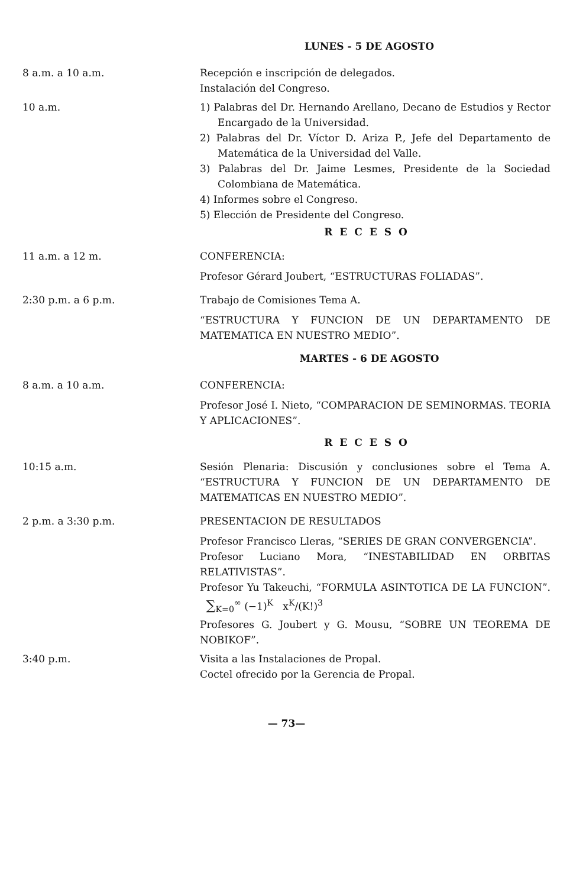LUNES - 5 DE AGOSTO
8 a.m. a 10 a.m. Recepción e inscripción de delegados.
Instalación del Congreso.
10 a.m. 1) Palabras del Dr. Hernando Arellano, Decano de Estudios y Rector Encargado de la Universidad.
2) Palabras del Dr. Víctor D. Ariza P., Jefe del Departamento de Matemática de la Universidad del Valle.
3) Palabras del Dr. Jaime Lesmes, Presidente de la Sociedad Colombiana de Matemática.
4) Informes sobre el Congreso.
5) Elección de Presidente del Congreso.
RECESO
11 a.m. a 12 m. CONFERENCIA:
Profesor Gérard Joubert, “ESTRUCTURAS FOLIADAS”.
2:30 p.m. a 6 p.m. Trabajo de Comisiones Tema A.
“ESTRUCTURA Y FUNCION DE UN DEPARTAMENTO DE MATEMATICA EN NUESTRO MEDIO”.
MARTES - 6 DE AGOSTO
8 a.m. a 10 a.m. CONFERENCIA:
Profesor José I. Nieto, “COMPARACION DE SEMINORMAS. TEORIA Y APLICACIONES”.
RECESO
10:15 a.m. Sesión Plenaria: Discusión y conclusiones sobre el Tema A. “ESTRUCTURA Y FUNCION DE UN DEPARTAMENTO DE MATEMATICAS EN NUESTRO MEDIO”.
2 p.m. a 3:30 p.m. PRESENTACION DE RESULTADOS
Profesor Francisco Lleras, “SERIES DE GRAN CONVERGENCIA”.
Profesor Luciano Mora, “INESTABILIDAD EN ORBITAS RELATIVISTAS”.
Profesor Yu Takeuchi, “FORMULA ASINTOTICA DE LA FUNCION”. ∑<sub>K=0</sub><sup>∞</sup> (−1)<sup>K</sup> x<sup>K</sup>/(K!)<sup>3</sup>
Profesores G. Joubert y G. Mousu, “SOBRE UN TEOREMA DE NOBIKOF”.
3:40 p.m. Visita a las Instalaciones de Propal.
Coctel ofrecido por la Gerencia de Propal.
— 73—